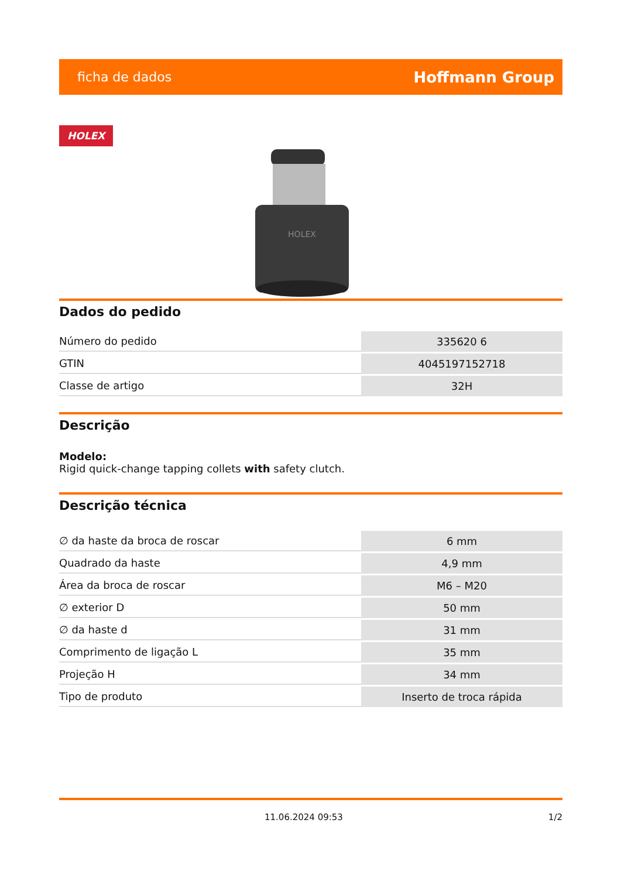ficha de dados Hoffmann Group
HOLEX
HOLEX
Dados do pedido
| Número do pedido | 335620 6 |
| GTIN | 4045197152718 |
| Classe de artigo | 32H |
Descrição
Modelo:
Rigid quick-change tapping collets with safety clutch.
Descrição técnica
| ∅ da haste da broca de roscar | 6 mm |
| Quadrado da haste | 4,9 mm |
| Área da broca de roscar | M6 – M20 |
| ∅ exterior D | 50 mm |
| ∅ da haste d | 31 mm |
| Comprimento de ligação L | 35 mm |
| Projeção H | 34 mm |
| Tipo de produto | Inserto de troca rápida |
11.06.2024 09:53 1/2